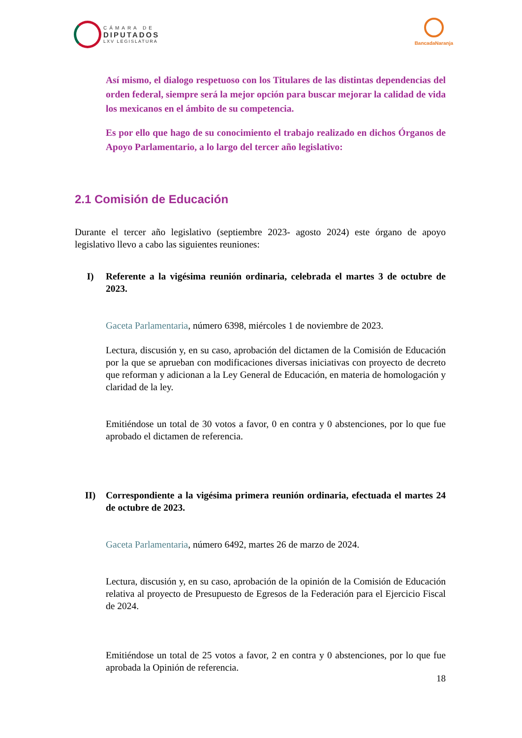CÁMARA DE
DIPUTADOS
LXV LEGISLATURA
BancadaNaranja
Así mismo, el dialogo respetuoso con los Titulares de las distintas dependencias del orden federal, siempre será la mejor opción para buscar mejorar la calidad de vida los mexicanos en el ámbito de su competencia.
Es por ello que hago de su conocimiento el trabajo realizado en dichos Órganos de Apoyo Parlamentario, a lo largo del tercer año legislativo:
2.1 Comisión de Educación
Durante el tercer año legislativo (septiembre 2023- agosto 2024) este órgano de apoyo legislativo llevo a cabo las siguientes reuniones:
I) Referente a la vigésima reunión ordinaria, celebrada el martes 3 de octubre de 2023.
Gaceta Parlamentaria, número 6398, miércoles 1 de noviembre de 2023.
Lectura, discusión y, en su caso, aprobación del dictamen de la Comisión de Educación por la que se aprueban con modificaciones diversas iniciativas con proyecto de decreto que reforman y adicionan a la Ley General de Educación, en materia de homologación y claridad de la ley.
Emitiéndose un total de 30 votos a favor, 0 en contra y 0 abstenciones, por lo que fue aprobado el dictamen de referencia.
II) Correspondiente a la vigésima primera reunión ordinaria, efectuada el martes 24 de octubre de 2023.
Gaceta Parlamentaria, número 6492, martes 26 de marzo de 2024.
Lectura, discusión y, en su caso, aprobación de la opinión de la Comisión de Educación relativa al proyecto de Presupuesto de Egresos de la Federación para el Ejercicio Fiscal de 2024.
Emitiéndose un total de 25 votos a favor, 2 en contra y 0 abstenciones, por lo que fue aprobada la Opinión de referencia.
18